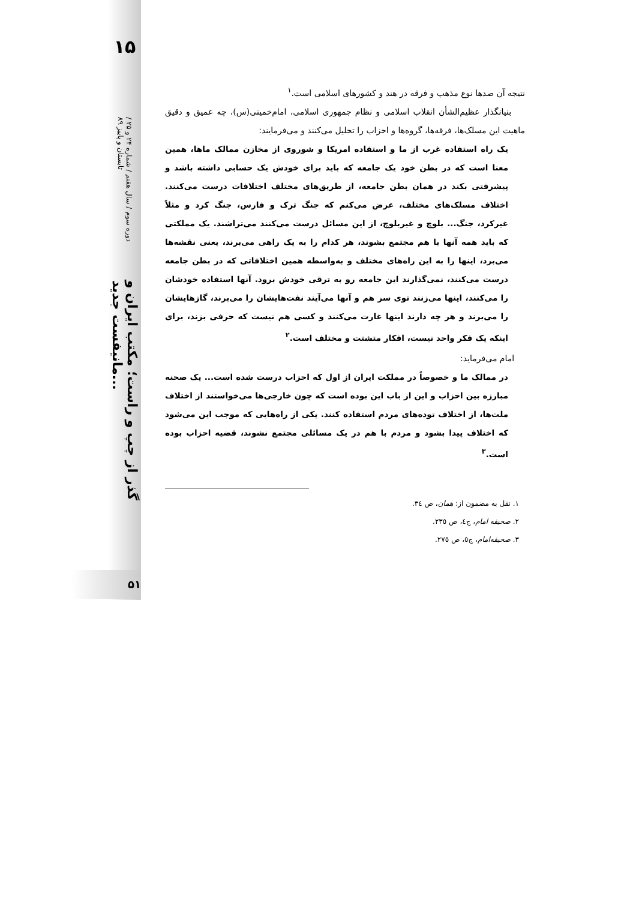۱۵
دوره سوم / سال هفتم / شماره ۲۴ و ۲۵ / تابستان و پاییز ۸۹
گذر از چپ و راست؛ مکتب ایران و مانیفست جدید...
۵۱
نتیجه آن صدها نوع مذهب و فرقه در هند و کشورهای اسلامی است.<sup>۱</sup>
بنیانگذار عظیم‌الشأن انقلاب اسلامی و نظام جمهوری اسلامی، امام‌خمینی(س)، چه عمیق و دقیق ماهیت این مسلک‌ها، فرقه‌ها، گروه‌ها و احزاب را تحلیل می‌کنند و می‌فرمایند:
یک راه استفاده غرب از ما و استفاده امریکا و شوروی از مخازن ممالک ماها، همین معنا است که در بطن خود یک جامعه که باید برای خودش یک حسابی داشته باشد و پیشرفتی بکند در همان بطن جامعه، از طریق‌های مختلف اختلافات درست می‌کنند. اختلاف مسلک‌های مختلف، عرض می‌کنم که جنگ ترک و فارس، جنگ کرد و مثلاً غیرکرد، جنگ... بلوچ و غیربلوچ، از این مسائل درست می‌کنند می‌تراشند. یک مملکتی که باید همه آنها با هم مجتمع بشوند، هر کدام را به یک راهی می‌برند، یعنی نقشه‌ها می‌برد، اینها را به این راه‌های مختلف و به‌واسطه همین اختلافاتی که در بطن جامعه درست می‌کنند، نمی‌گذارند این جامعه رو به ترقی خودش برود. آنها استفاده خودشان را می‌کنند، اینها می‌زنند توی سر هم و آنها می‌آیند نفت‌هایشان را می‌برند، گازهایشان را می‌برند و هر چه دارند اینها غارت می‌کنند و کسی هم نیست که حرفی بزند، برای اینکه یک فکر واحد نیست، افکار متشتت و مختلف است.<sup>۲</sup>
امام می‌فرماید:
در ممالک ما و خصوصاً در مملکت ایران از اول که احزاب درست شده است... یک صحنه مبارزه بین احزاب و این از باب این بوده است که چون خارجی‌ها می‌خواستند از اختلاف ملت‌ها، از اختلاف توده‌های مردم استفاده کنند. یکی از راه‌هایی که موجب این می‌شود که اختلاف پیدا بشود و مردم با هم در یک مسائلی مجتمع نشوند، قضیه احزاب بوده است.<sup>۳</sup>
۱. نقل به مضمون از: همان، ص ۳٤.
۲. صحیفه امام، ج٤، ص ۲۳٥.
۳. صحیفه‌امام، ج٥، ص ۲۷٥.